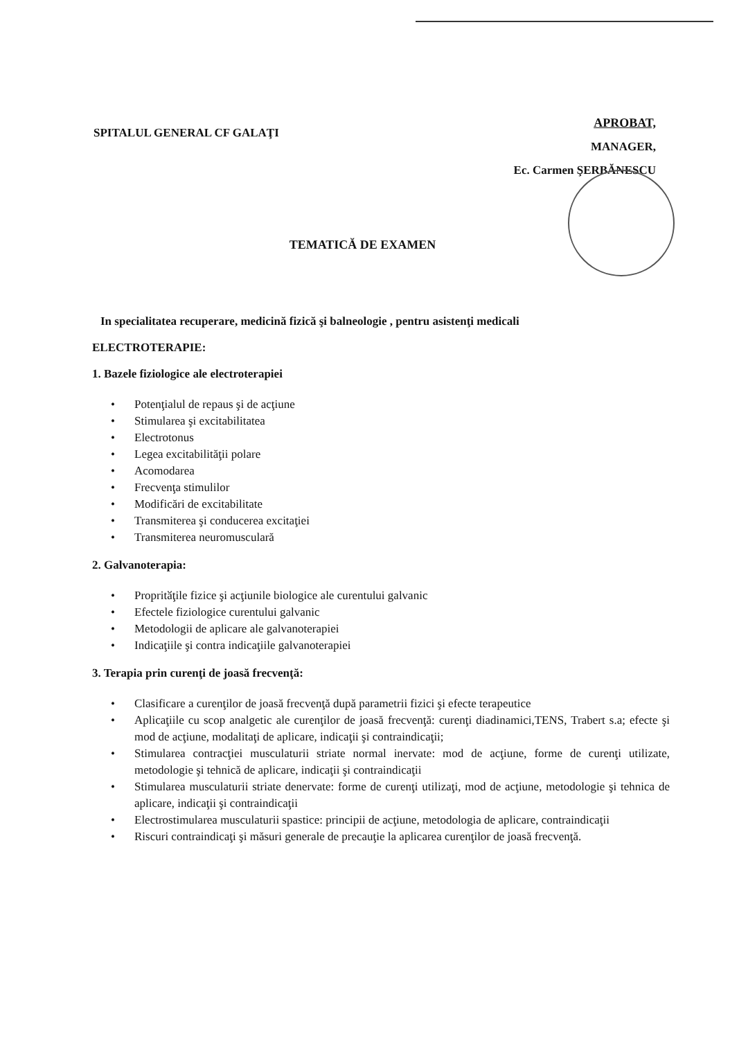SPITALUL GENERAL CF GALAŢI
APROBAT,
MANAGER,
Ec. Carmen ŞERBĂNESCU
TEMATICĂ DE EXAMEN
In specialitatea recuperare, medicină fizică şi balneologie , pentru asistenţi medicali
ELECTROTERAPIE:
1. Bazele fiziologice ale electroterapiei
• Potenţialul de repaus şi de acţiune
• Stimularea şi excitabilitatea
• Electrotonus
• Legea excitabilităţii polare
• Acomodarea
• Frecvenţa stimulilor
• Modificări de excitabilitate
• Transmiterea şi conducerea excitaţiei
• Transmiterea neuromusculară
2. Galvanoterapia:
• Propritӑţile fizice şi acţiunile biologice ale curentului galvanic
• Efectele fiziologice curentului galvanic
• Metodologii de aplicare ale galvanoterapiei
• Indicaţiile şi contra indicaţiile galvanoterapiei
3. Terapia prin curenţi de joasă frecvenţă:
• Clasificare a curenţilor de joasă frecvenţă după parametrii fizici şi efecte terapeutice
• Aplicaţiile cu scop analgetic ale curenţilor de joasă frecvenţă: curenţi diadinamici,TENS, Trabert s.a; efecte şi mod de acţiune, modalitaţi de aplicare, indicaţii şi contraindicaţii;
• Stimularea contracţiei musculaturii striate normal inervate: mod de acţiune, forme de curenţi utilizate, metodologie şi tehnică de aplicare, indicaţii şi contraindicaţii
• Stimularea musculaturii striate denervate: forme de curenţi utilizaţi, mod de acţiune, metodologie şi tehnica de aplicare, indicaţii şi contraindicaţii
• Electrostimularea musculaturii spastice: principii de acţiune, metodologia de aplicare, contraindicaţii
• Riscuri contraindicaţi şi măsuri generale de precauţie la aplicarea curenţilor de joasă frecvenţă.